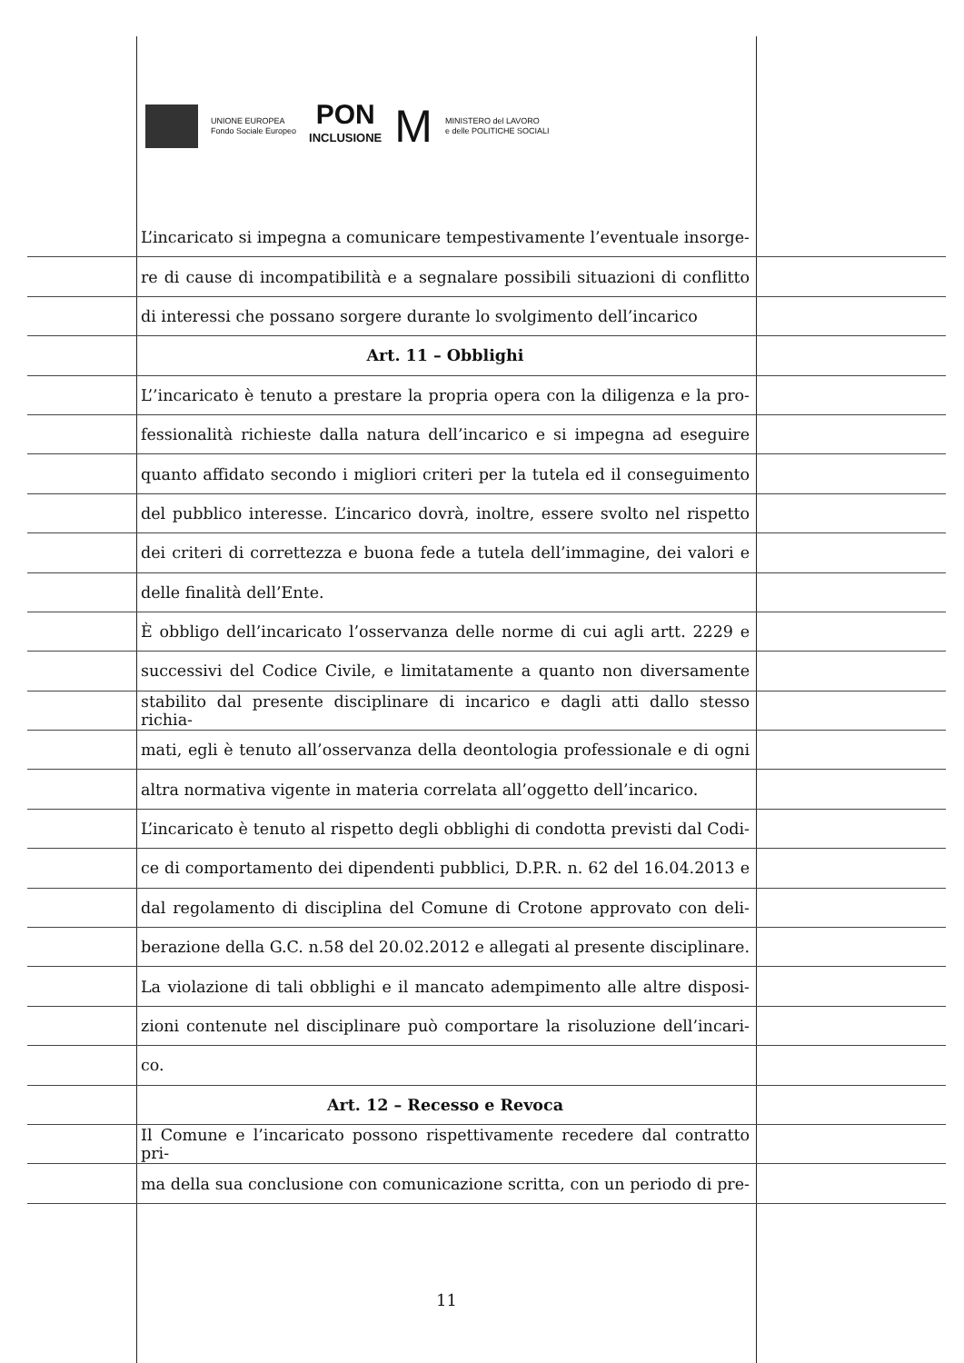UNIONE EUROPEA
Fondo Sociale Europeo
PON
INCLUSIONE
M
MINISTERO del LAVORO
e delle POLITICHE SOCIALI
L’incaricato si impegna a comunicare tempestivamente l’eventuale insorge-
re di cause di incompatibilità e a segnalare possibili situazioni di conflitto
di interessi che possano sorgere durante lo svolgimento dell’incarico
Art. 11 – Obblighi
L’’incaricato è tenuto a prestare la propria opera con la diligenza e la pro-
fessionalità richieste dalla natura dell’incarico e si impegna ad eseguire
quanto affidato secondo i migliori criteri per la tutela ed il conseguimento
del pubblico interesse. L’incarico dovrà, inoltre, essere svolto nel rispetto
dei criteri di correttezza e buona fede a tutela dell’immagine, dei valori e
delle finalità dell’Ente.
È obbligo dell’incaricato l’osservanza delle norme di cui agli artt. 2229 e
successivi del Codice Civile, e limitatamente a quanto non diversamente
stabilito dal presente disciplinare di incarico e dagli atti dallo stesso richia-
mati, egli è tenuto all’osservanza della deontologia professionale e di ogni
altra normativa vigente in materia correlata all’oggetto dell’incarico.
L’incaricato è tenuto al rispetto degli obblighi di condotta previsti dal Codi-
ce di comportamento dei dipendenti pubblici, D.P.R. n. 62 del 16.04.2013 e
dal regolamento di disciplina del Comune di Crotone approvato con deli-
berazione della G.C. n.58 del 20.02.2012 e allegati al presente disciplinare.
La violazione di tali obblighi e il mancato adempimento alle altre disposi-
zioni contenute nel disciplinare può comportare la risoluzione dell’incari-
co.
Art. 12 – Recesso e Revoca
Il Comune e l’incaricato possono rispettivamente recedere dal contratto pri-
ma della sua conclusione con comunicazione scritta, con un periodo di pre-
11